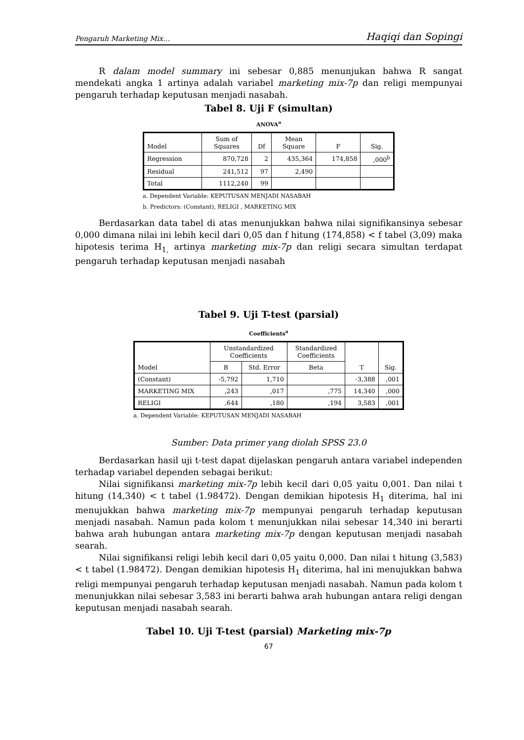Pengaruh Marketing Mix… Haqiqi dan Sopingi
R dalam model summary ini sebesar 0,885 menunjukan bahwa R sangat mendekati angka 1 artinya adalah variabel marketing mix-7p dan religi mempunyai pengaruh terhadap keputusan menjadi nasabah.
Tabel 8. Uji F (simultan)
ANOVA<sup>a</sup>
| Model | Sum of Squares | Df | Mean Square | F | Sig. |
| --- | --- | --- | --- | --- | --- |
| Regression | 870,728 | 2 | 435,364 | 174,858 | ,000<sup>b</sup> |
| Residual | 241,512 | 97 | 2,490 | | |
| Total | 1112,240 | 99 | | | |
a. Dependent Variable: KEPUTUSAN MENJADI NASABAH
b. Predictors: (Constant), RELIGI , MARKETING MIX
Berdasarkan data tabel di atas menunjukkan bahwa nilai signifikansinya sebesar 0,000 dimana nilai ini lebih kecil dari 0,05 dan f hitung (174,858) < f tabel (3,09) maka hipotesis terima H<sub>1,</sub> artinya marketing mix-7p dan religi secara simultan terdapat pengaruh terhadap keputusan menjadi nasabah
Tabel 9. Uji T-test (parsial)
Coefficients<sup>a</sup>
| Model | Unstandardized Coefficients | | Standardized Coefficients | T | Sig. |
| --- | --- | --- | --- | --- | --- |
| | B | Std. Error | Beta | | |
| (Constant) | -5,792 | 1,710 | | -3,388 | ,001 |
| MARKETING MIX | ,243 | ,017 | ,775 | 14,340 | ,000 |
| RELIGI | ,644 | ,180 | ,194 | 3,583 | ,001 |
a. Dependent Variable: KEPUTUSAN MENJADI NASABAH
Sumber: Data primer yang diolah SPSS 23.0
Berdasarkan hasil uji t-test dapat dijelaskan pengaruh antara variabel independen terhadap variabel dependen sebagai berikut:
Nilai signifikansi marketing mix-7p lebih kecil dari 0,05 yaitu 0,001. Dan nilai t hitung (14,340) < t tabel (1.98472). Dengan demikian hipotesis H<sub>1</sub> diterima, hal ini menujukkan bahwa marketing mix-7p mempunyai pengaruh terhadap keputusan menjadi nasabah. Namun pada kolom t menunjukkan nilai sebesar 14,340 ini berarti bahwa arah hubungan antara marketing mix-7p dengan keputusan menjadi nasabah searah.
Nilai signifikansi religi lebih kecil dari 0,05 yaitu 0,000. Dan nilai t hitung (3,583) < t tabel (1.98472). Dengan demikian hipotesis H<sub>1</sub> diterima, hal ini menujukkan bahwa religi mempunyai pengaruh terhadap keputusan menjadi nasabah. Namun pada kolom t menunjukkan nilai sebesar 3,583 ini berarti bahwa arah hubungan antara religi dengan keputusan menjadi nasabah searah.
Tabel 10. Uji T-test (parsial) Marketing mix-7p
67